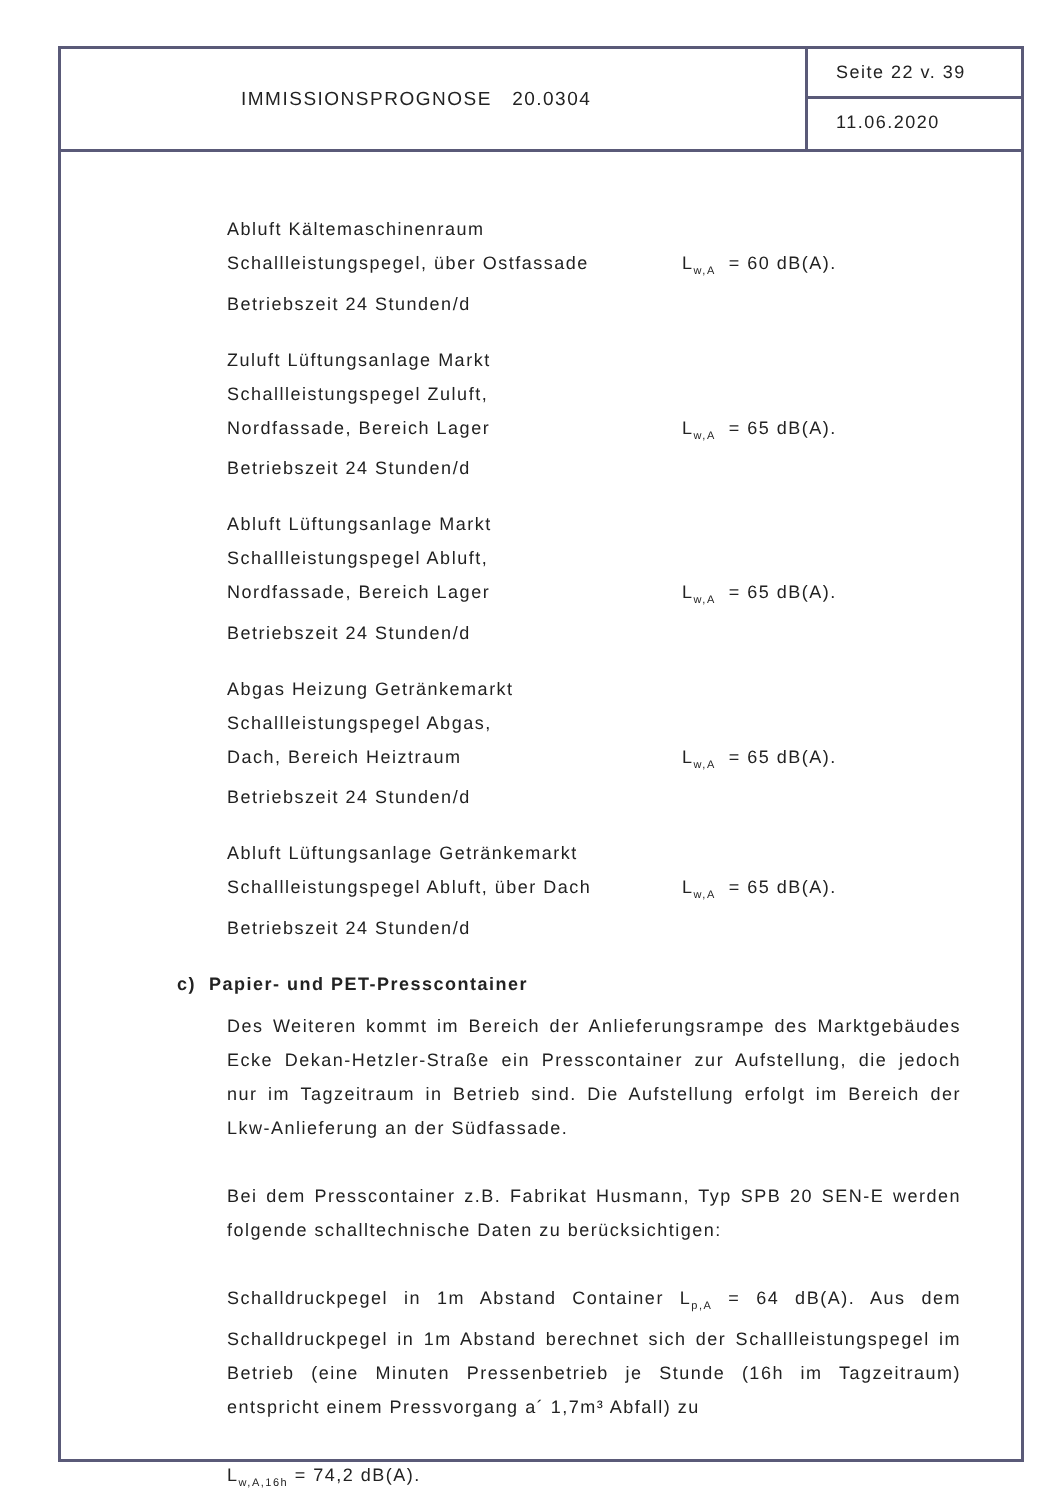IMMISSIONSPROGNOSE 20.0304
Seite 22 v. 39
11.06.2020
Abluft Kältemaschinenraum
Schallleistungspegel, über Ostfassade L<sub>w,A</sub> = 60 dB(A).
Betriebszeit 24 Stunden/d
Zuluft Lüftungsanlage Markt
Schallleistungspegel Zuluft,
Nordfassade, Bereich Lager L<sub>w,A</sub> = 65 dB(A).
Betriebszeit 24 Stunden/d
Abluft Lüftungsanlage Markt
Schallleistungspegel Abluft,
Nordfassade, Bereich Lager L<sub>w,A</sub> = 65 dB(A).
Betriebszeit 24 Stunden/d
Abgas Heizung Getränkemarkt
Schallleistungspegel Abgas,
Dach, Bereich Heiztraum L<sub>w,A</sub> = 65 dB(A).
Betriebszeit 24 Stunden/d
Abluft Lüftungsanlage Getränkemarkt
Schallleistungspegel Abluft, über Dach L<sub>w,A</sub> = 65 dB(A).
Betriebszeit 24 Stunden/d
c) Papier- und PET-Presscontainer
Des Weiteren kommt im Bereich der Anlieferungsrampe des Marktgebäudes Ecke Dekan-Hetzler-Straße ein Presscontainer zur Aufstellung, die jedoch nur im Tagzeitraum in Betrieb sind. Die Aufstellung erfolgt im Bereich der Lkw-Anlieferung an der Südfassade.
Bei dem Presscontainer z.B. Fabrikat Husmann, Typ SPB 20 SEN-E werden folgende schalltechnische Daten zu berücksichtigen:
Schalldruckpegel in 1m Abstand Container L<sub>p,A</sub> = 64 dB(A). Aus dem Schalldruckpegel in 1m Abstand berechnet sich der Schallleistungspegel im Betrieb (eine Minuten Pressenbetrieb je Stunde (16h im Tagzeitraum) entspricht einem Pressvorgang a´ 1,7m³ Abfall) zu
L<sub>w,A,16h</sub> = 74,2 dB(A).